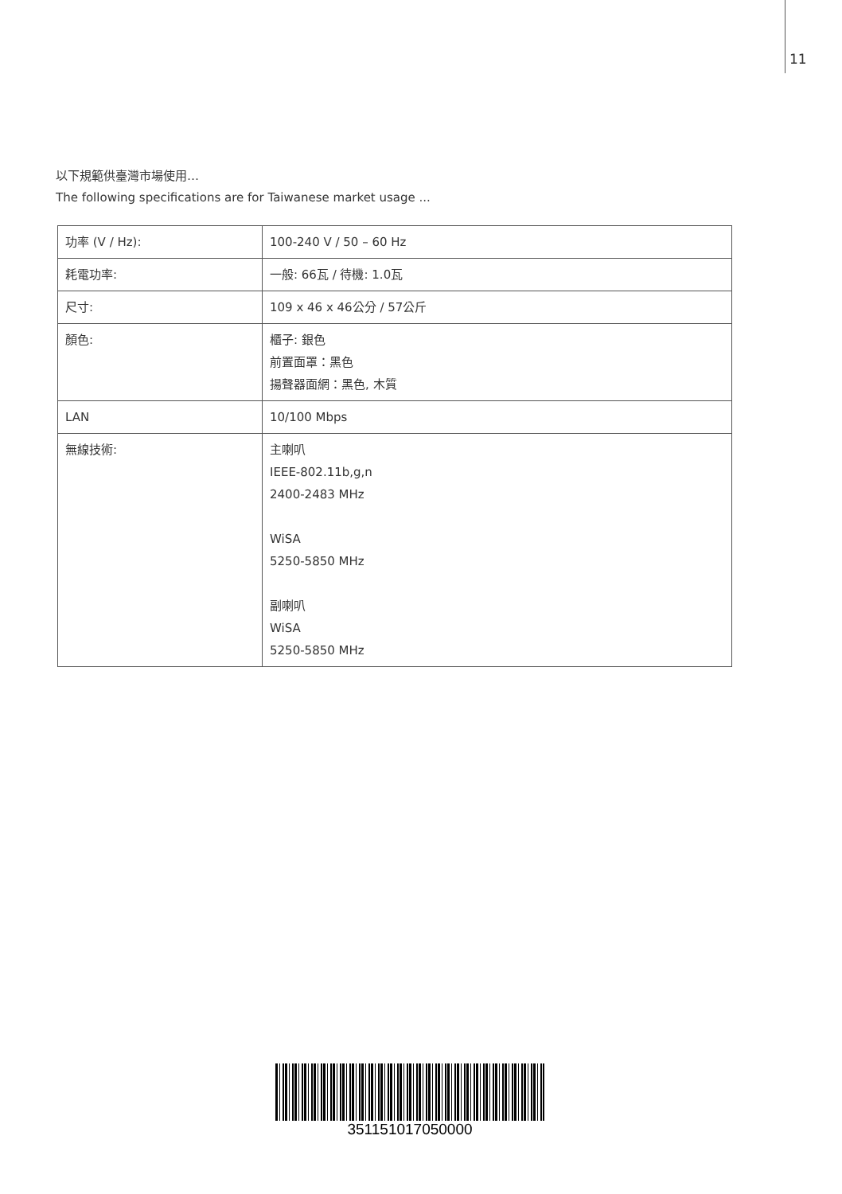11
以下規範供臺灣市場使用…
The following specifications are for Taiwanese market usage ...
| 功率 (V / Hz): | 100-240 V / 50 – 60 Hz |
| 耗電功率: | 一般: 66瓦 / 待機: 1.0瓦 |
| 尺寸: | 109 x 46 x 46公分 / 57公斤 |
| 顏色: | 櫃子: 銀色 前置面罩：黑色 揚聲器面網：黑色, 木質 |
| LAN | 10/100 Mbps |
| 無線技術: | 主喇叭 IEEE-802.11b,g,n 2400-2483 MHz WiSA 5250-5850 MHz 副喇叭 WiSA 5250-5850 MHz |
351151017050000